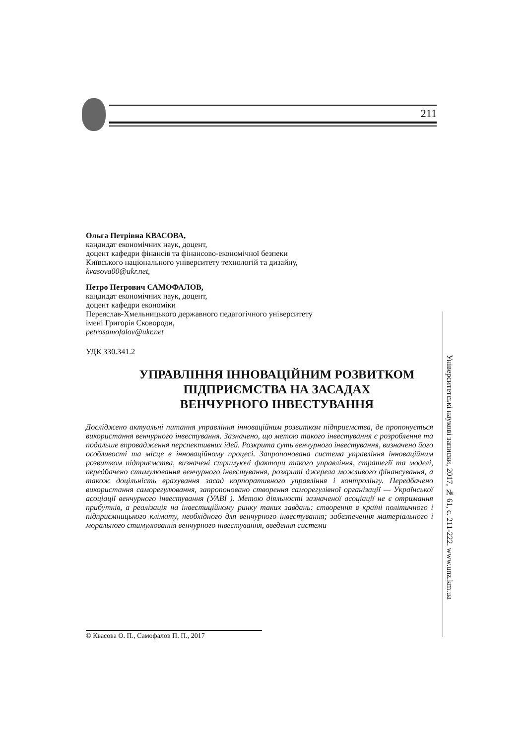211
Ольга Петрівна КВАСОВА,
кандидат економічних наук, доцент,
доцент кафедри фінансів та фінансово-економічної безпеки
Київського національного університету технологій та дизайну,
kvasova00@ukr.net,
Петро Петрович САМОФАЛОВ,
кандидат економічних наук, доцент,
доцент кафедри економіки
Переяслав-Хмельницького державного педагогічного університету
імені Григорія Сковороди,
petrosamofalov@ukr.net
УДК 330.341.2
УПРАВЛІННЯ ІННОВАЦІЙНИМ РОЗВИТКОМ
ПІДПРИЄМСТВА НА ЗАСАДАХ
ВЕНЧУРНОГО ІНВЕСТУВАННЯ
Досліджено актуальні питання управління інноваційним розвитком підприємства, де пропонується використання венчурного інвестування. Зазначено, що метою такого інвестування є розроблення та подальше впровадження перспективних ідей. Розкрита суть венчурного інвестування, визначено його особливості та місце в інноваційному процесі. Запропонована система управління інноваційним розвитком підприємства, визначені стримуючі фактори такого управління, стратегії та моделі, передбачено стимулювання венчурного інвестування, розкриті джерела можливого фінансування, а також доцільність врахування засад корпоративного управління і контролінгу. Передбачено використання саморегулювання, запропоновано створення саморегулівної організації — Української асоціації венчурного інвестування (УАВІ ). Метою діяльності зазначеної асоціації не є отримання прибутків, а реалізація на інвестиційному ринку таких завдань: створення в країні політичного і підприємницького клімату, необхідного для венчурного інвестування; забезпечення матеріального і морального стимулювання венчурного інвестування, введення системи
© Квасова О. П., Самофалов П. П., 2017
Університетські наукові записки, 2017, № 61, с. 211-222. www.unz.km.ua